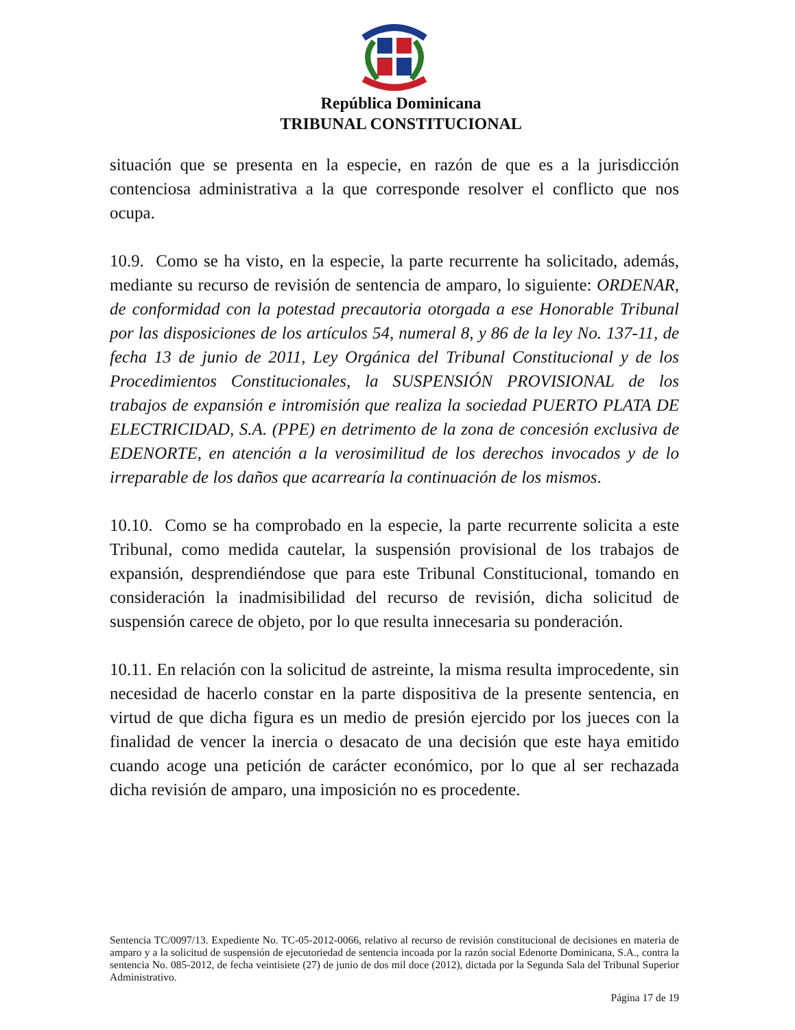República Dominicana
TRIBUNAL CONSTITUCIONAL
situación que se presenta en la especie, en razón de que es a la jurisdicción contenciosa administrativa a la que corresponde resolver el conflicto que nos ocupa.
10.9. Como se ha visto, en la especie, la parte recurrente ha solicitado, además, mediante su recurso de revisión de sentencia de amparo, lo siguiente: ORDENAR, de conformidad con la potestad precautoria otorgada a ese Honorable Tribunal por las disposiciones de los artículos 54, numeral 8, y 86 de la ley No. 137-11, de fecha 13 de junio de 2011, Ley Orgánica del Tribunal Constitucional y de los Procedimientos Constitucionales, la SUSPENSIÓN PROVISIONAL de los trabajos de expansión e intromisión que realiza la sociedad PUERTO PLATA DE ELECTRICIDAD, S.A. (PPE) en detrimento de la zona de concesión exclusiva de EDENORTE, en atención a la verosimilitud de los derechos invocados y de lo irreparable de los daños que acarrearía la continuación de los mismos.
10.10. Como se ha comprobado en la especie, la parte recurrente solicita a este Tribunal, como medida cautelar, la suspensión provisional de los trabajos de expansión, desprendiéndose que para este Tribunal Constitucional, tomando en consideración la inadmisibilidad del recurso de revisión, dicha solicitud de suspensión carece de objeto, por lo que resulta innecesaria su ponderación.
10.11. En relación con la solicitud de astreinte, la misma resulta improcedente, sin necesidad de hacerlo constar en la parte dispositiva de la presente sentencia, en virtud de que dicha figura es un medio de presión ejercido por los jueces con la finalidad de vencer la inercia o desacato de una decisión que este haya emitido cuando acoge una petición de carácter económico, por lo que al ser rechazada dicha revisión de amparo, una imposición no es procedente.
Sentencia TC/0097/13. Expediente No. TC-05-2012-0066, relativo al recurso de revisión constitucional de decisiones en materia de amparo y a la solicitud de suspensión de ejecutoriedad de sentencia incoada por la razón social Edenorte Dominicana, S.A., contra la sentencia No. 085-2012, de fecha veintisiete (27) de junio de dos mil doce (2012), dictada por la Segunda Sala del Tribunal Superior Administrativo.
Página 17 de 19